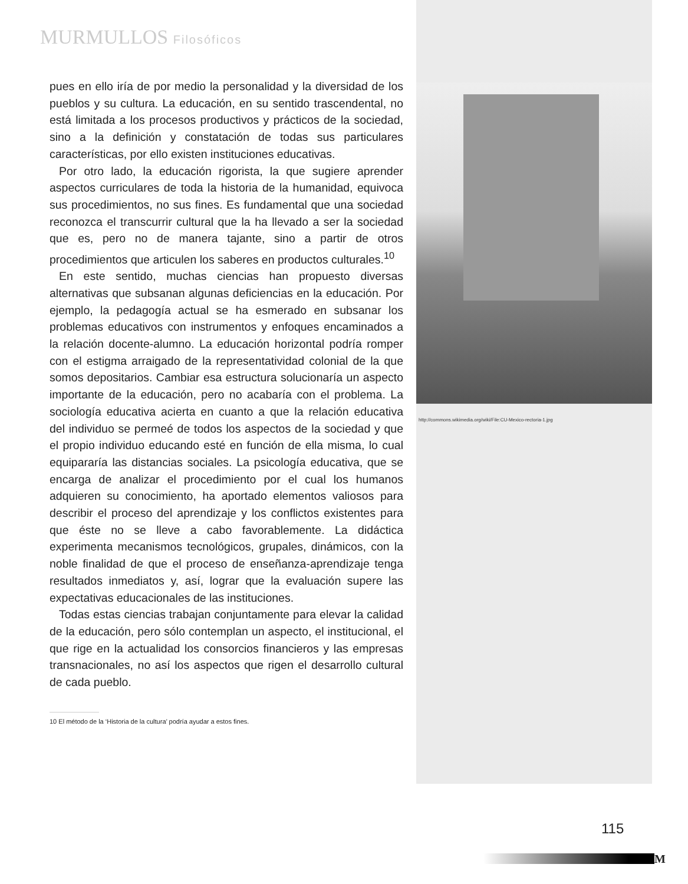MURMULLOS Filosóficos
http://commons.wikimedia.org/wiki/File:CU-Mexico-rectoria-1.jpg
pues en ello iría de por medio la personalidad y la diversidad de los pueblos y su cultura. La educación, en su sentido trascendental, no está limitada a los procesos productivos y prácticos de la sociedad, sino a la definición y constatación de todas sus particulares características, por ello existen instituciones educativas.
Por otro lado, la educación rigorista, la que sugiere aprender aspectos curriculares de toda la historia de la humanidad, equivoca sus procedimientos, no sus fines. Es fundamental que una sociedad reconozca el transcurrir cultural que la ha llevado a ser la sociedad que es, pero no de manera tajante, sino a partir de otros procedimientos que articulen los saberes en productos culturales.<sup>10</sup>
En este sentido, muchas ciencias han propuesto diversas alternativas que subsanan algunas deficiencias en la educación. Por ejemplo, la pedagogía actual se ha esmerado en subsanar los problemas educativos con instrumentos y enfoques encaminados a la relación docente-alumno. La educación horizontal podría romper con el estigma arraigado de la representatividad colonial de la que somos depositarios. Cambiar esa estructura solucionaría un aspecto importante de la educación, pero no acabaría con el problema. La sociología educativa acierta en cuanto a que la relación educativa del individuo se permeé de todos los aspectos de la sociedad y que el propio individuo educando esté en función de ella misma, lo cual equipararía las distancias sociales. La psicología educativa, que se encarga de analizar el procedimiento por el cual los humanos adquieren su conocimiento, ha aportado elementos valiosos para describir el proceso del aprendizaje y los conflictos existentes para que éste no se lleve a cabo favorablemente. La didáctica experimenta mecanismos tecnológicos, grupales, dinámicos, con la noble finalidad de que el proceso de enseñanza-aprendizaje tenga resultados inmediatos y, así, lograr que la evaluación supere las expectativas educacionales de las instituciones.
Todas estas ciencias trabajan conjuntamente para elevar la calidad de la educación, pero sólo contemplan un aspecto, el institucional, el que rige en la actualidad los consorcios financieros y las empresas transnacionales, no así los aspectos que rigen el desarrollo cultural de cada pueblo.
10 El método de la ‘Historia de la cultura’ podría ayudar a estos fines.
115
M